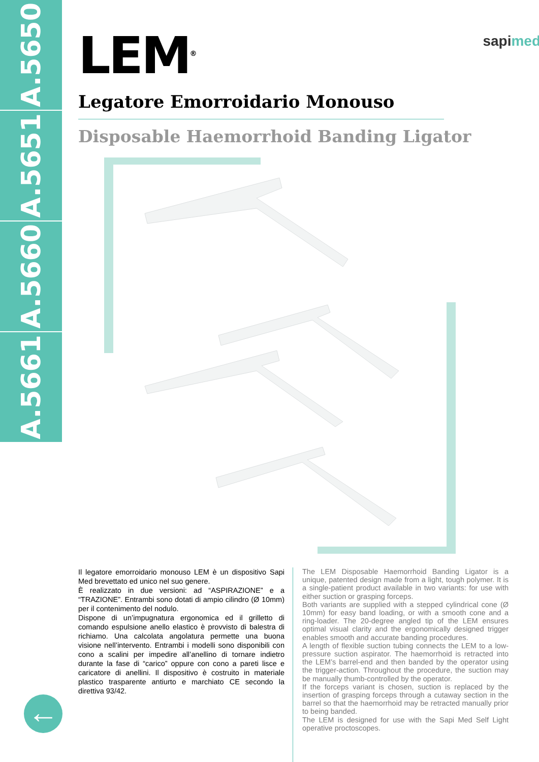A.5650
A.5651
A.5660
A.5661
LEM<sup>®</sup>
sapimed
Legatore Emorroidario Monouso
Disposable Haemorrhoid Banding Ligator
Il legatore emorroidario monouso LEM è un dispositivo Sapi Med brevettato ed unico nel suo genere.
È realizzato in due versioni: ad “ASPIRAZIONE” e a “TRAZIONE”. Entrambi sono dotati di ampio cilindro (Ø 10mm) per il contenimento del nodulo.
Dispone di un’impugnatura ergonomica ed il grilletto di comando espulsione anello elastico è provvisto di balestra di richiamo. Una calcolata angolatura permette una buona visione nell’intervento. Entrambi i modelli sono disponibili con cono a scalini per impedire all’anellino di tornare indietro durante la fase di “carico” oppure con cono a pareti lisce e caricatore di anellini. Il dispositivo è costruito in materiale plastico trasparente antiurto e marchiato CE secondo la direttiva 93/42.
The LEM Disposable Haemorrhoid Banding Ligator is a unique, patented design made from a light, tough polymer. It is a single-patient product available in two variants: for use with either suction or grasping forceps.
Both variants are supplied with a stepped cylindrical cone (Ø 10mm) for easy band loading, or with a smooth cone and a ring-loader. The 20-degree angled tip of the LEM ensures optimal visual clarity and the ergonomically designed trigger enables smooth and accurate banding procedures.
A length of flexible suction tubing connects the LEM to a low-pressure suction aspirator. The haemorrhoid is retracted into the LEM’s barrel-end and then banded by the operator using the trigger-action. Throughout the procedure, the suction may be manually thumb-controlled by the operator.
If the forceps variant is chosen, suction is replaced by the insertion of grasping forceps through a cutaway section in the barrel so that the haemorrhoid may be retracted manually prior to being banded.
The LEM is designed for use with the Sapi Med Self Light operative proctoscopes.
←